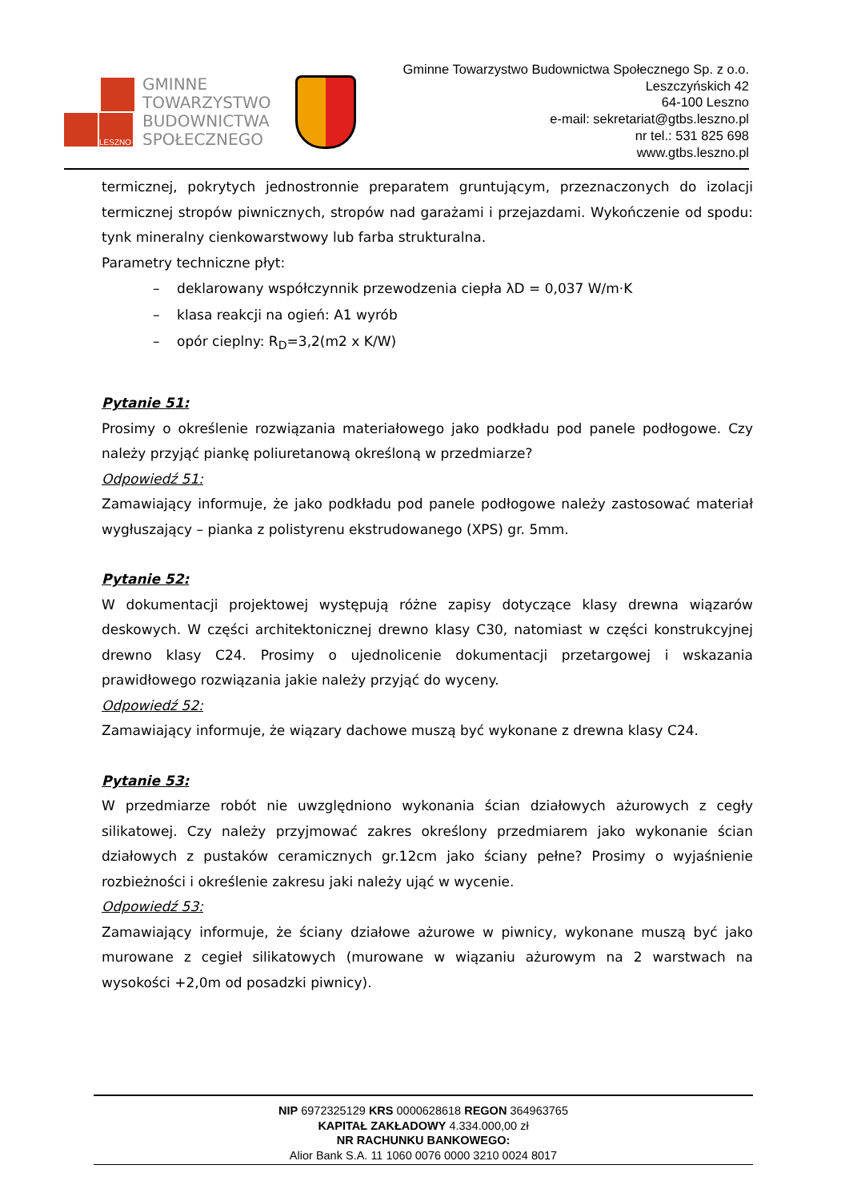LESZNO
GMINNE
TOWARZYSTWO
BUDOWNICTWA
SPOŁECZNEGO
Gminne Towarzystwo Budownictwa Społecznego Sp. z o.o.
Leszczyńskich 42
64-100 Leszno
e-mail: sekretariat@gtbs.leszno.pl
nr tel.: 531 825 698
www.gtbs.leszno.pl
termicznej, pokrytych jednostronnie preparatem gruntującym, przeznaczonych do izolacji termicznej stropów piwnicznych, stropów nad garażami i przejazdami. Wykończenie od spodu: tynk mineralny cienkowarstwowy lub farba strukturalna.
Parametry techniczne płyt:
– deklarowany współczynnik przewodzenia ciepła λD = 0,037 W/m·K
– klasa reakcji na ogień: A1 wyrób
– opór cieplny: R<sub>D</sub>=3,2(m2 x K/W)
Pytanie 51:
Prosimy o określenie rozwiązania materiałowego jako podkładu pod panele podłogowe. Czy należy przyjąć piankę poliuretanową określoną w przedmiarze?
Odpowiedź 51:
Zamawiający informuje, że jako podkładu pod panele podłogowe należy zastosować materiał wygłuszający – pianka z polistyrenu ekstrudowanego (XPS) gr. 5mm.
Pytanie 52:
W dokumentacji projektowej występują różne zapisy dotyczące klasy drewna wiązarów deskowych. W części architektonicznej drewno klasy C30, natomiast w części konstrukcyjnej drewno klasy C24. Prosimy o ujednolicenie dokumentacji przetargowej i wskazania prawidłowego rozwiązania jakie należy przyjąć do wyceny.
Odpowiedź 52:
Zamawiający informuje, że wiązary dachowe muszą być wykonane z drewna klasy C24.
Pytanie 53:
W przedmiarze robót nie uwzględniono wykonania ścian działowych ażurowych z cegły silikatowej. Czy należy przyjmować zakres określony przedmiarem jako wykonanie ścian działowych z pustaków ceramicznych gr.12cm jako ściany pełne? Prosimy o wyjaśnienie rozbieżności i określenie zakresu jaki należy ująć w wycenie.
Odpowiedź 53:
Zamawiający informuje, że ściany działowe ażurowe w piwnicy, wykonane muszą być jako murowane z cegieł silikatowych (murowane w wiązaniu ażurowym na 2 warstwach na wysokości +2,0m od posadzki piwnicy).
NIP 6972325129 KRS 0000628618 REGON 364963765
KAPITAŁ ZAKŁADOWY 4.334.000,00 zł
NR RACHUNKU BANKOWEGO:
Alior Bank S.A. 11 1060 0076 0000 3210 0024 8017